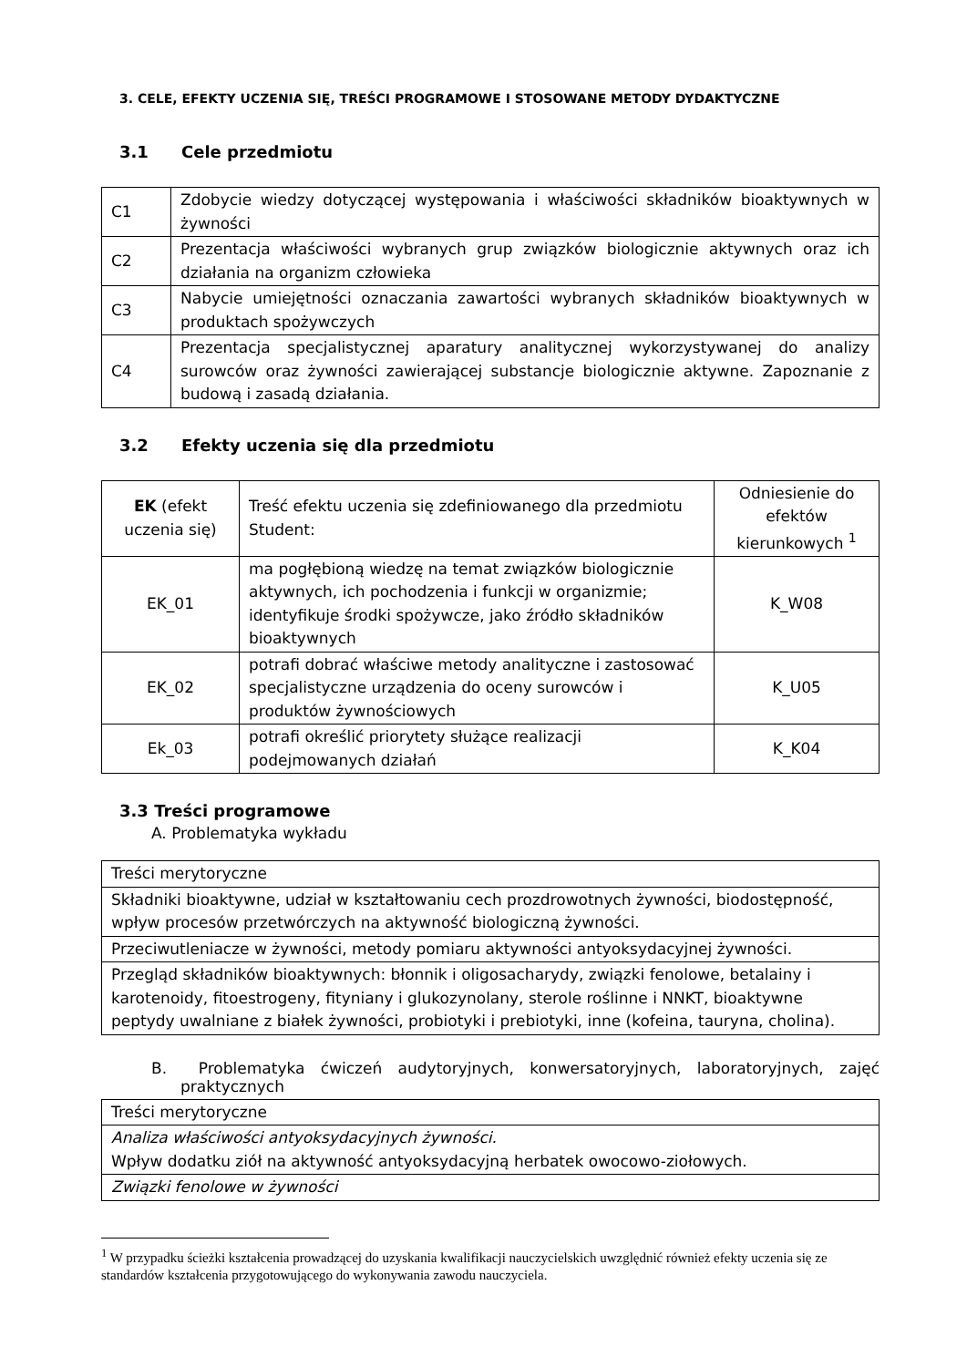3. CELE, EFEKTY UCZENIA SIĘ, TREŚCI PROGRAMOWE I STOSOWANE METODY DYDAKTYCZNE
3.1 Cele przedmiotu
| C1 | Zdobycie wiedzy dotyczącej występowania i właściwości składników bioaktywnych w żywności |
| C2 | Prezentacja właściwości wybranych grup związków biologicznie aktywnych oraz ich działania na organizm człowieka |
| C3 | Nabycie umiejętności oznaczania zawartości wybranych składników bioaktywnych w produktach spożywczych |
| C4 | Prezentacja specjalistycznej aparatury analitycznej wykorzystywanej do analizy surowców oraz żywności zawierającej substancje biologicznie aktywne. Zapoznanie z budową i zasadą działania. |
3.2 Efekty uczenia się dla przedmiotu
| EK (efekt uczenia się) | Treść efektu uczenia się zdefiniowanego dla przedmiotu Student: | Odniesienie do efektów kierunkowych <sup>1</sup> |
| --- | --- | --- |
| EK_01 | ma pogłębioną wiedzę na temat związków biologicznie aktywnych, ich pochodzenia i funkcji w organizmie; identyfikuje środki spożywcze, jako źródło składników bioaktywnych | K_W08 |
| EK_02 | potrafi dobrać właściwe metody analityczne i zastosować specjalistyczne urządzenia do oceny surowców i produktów żywnościowych | K_U05 |
| Ek_03 | potrafi określić priorytety służące realizacji podejmowanych działań | K_K04 |
3.3 Treści programowe
A. Problematyka wykładu
| Treści merytoryczne |
| Składniki bioaktywne, udział w kształtowaniu cech prozdrowotnych żywności, biodostępność, wpływ procesów przetwórczych na aktywność biologiczną żywności. |
| Przeciwutleniacze w żywności, metody pomiaru aktywności antyoksydacyjnej żywności. |
| Przegląd składników bioaktywnych: błonnik i oligosacharydy, związki fenolowe, betalainy i karotenoidy, fitoestrogeny, fityniany i glukozynolany, sterole roślinne i NNKT, bioaktywne peptydy uwalniane z białek żywności, probiotyki i prebiotyki, inne (kofeina, tauryna, cholina). |
B. Problematyka ćwiczeń audytoryjnych, konwersatoryjnych, laboratoryjnych, zajęć praktycznych
| Treści merytoryczne |
| Analiza właściwości antyoksydacyjnych żywności. Wpływ dodatku ziół na aktywność antyoksydacyjną herbatek owocowo-ziołowych. |
| Związki fenolowe w żywności |
<sup>1</sup> W przypadku ścieżki kształcenia prowadzącej do uzyskania kwalifikacji nauczycielskich uwzględnić również efekty uczenia się ze standardów kształcenia przygotowującego do wykonywania zawodu nauczyciela.